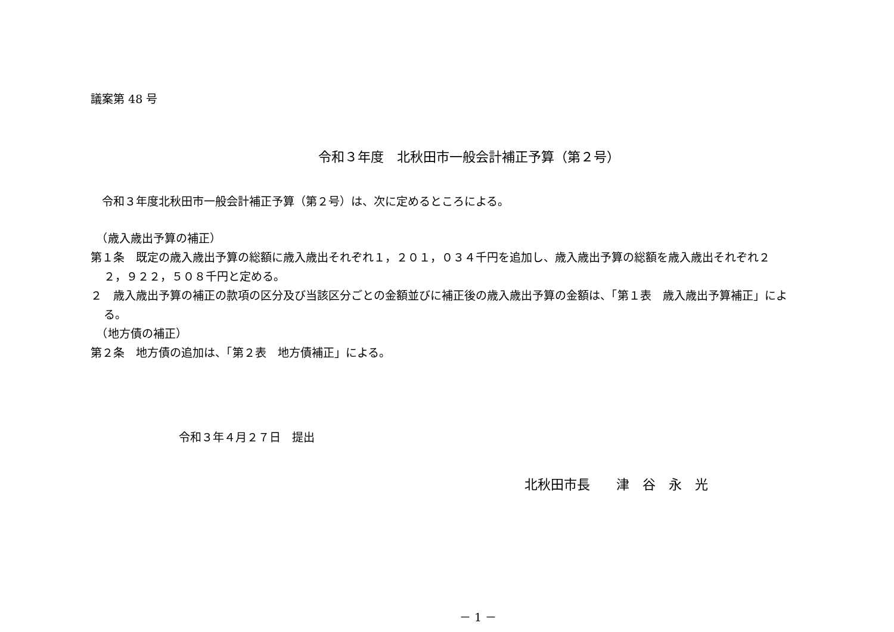議案第 48 号
令和３年度　北秋田市一般会計補正予算（第２号）
　令和３年度北秋田市一般会計補正予算（第２号）は、次に定めるところによる。
　（歳入歳出予算の補正）
第１条　既定の歳入歳出予算の総額に歳入歳出それぞれ１，２０１，０３４千円を追加し、歳入歳出予算の総額を歳入歳出それぞれ２２，９２２，５０８千円と定める。
２　歳入歳出予算の補正の款項の区分及び当該区分ごとの金額並びに補正後の歳入歳出予算の金額は、「第１表　歳入歳出予算補正」による。
　（地方債の補正）
第２条　地方債の追加は、「第２表　地方債補正」による。
令和３年４月２７日　提出
北秋田市長　　津　谷　永　光
－ 1 －